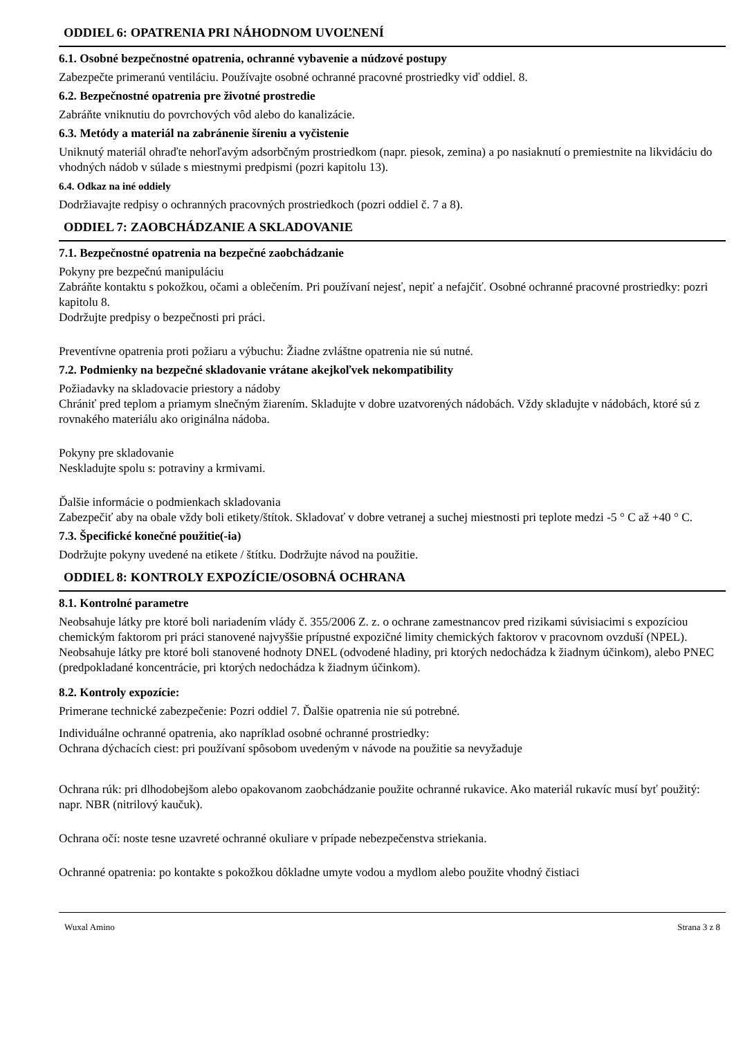ODDIEL 6: OPATRENIA PRI NÁHODNOM UVOĽNENÍ
6.1. Osobné bezpečnostné opatrenia, ochranné vybavenie a núdzové postupy
Zabezpečte primeranú ventiláciu. Používajte osobné ochranné pracovné prostriedky viď oddiel. 8.
6.2. Bezpečnostné opatrenia pre životné prostredie
Zabráňte vniknutiu do povrchových vôd alebo do kanalizácie.
6.3. Metódy a materiál na zabránenie šíreniu a vyčistenie
Uniknutý materiál ohraďte nehorľavým adsorbčným prostriedkom (napr. piesok, zemina) a po nasiaknutí o premiestnite na likvidáciu do vhodných nádob v súlade s miestnymi predpismi (pozri kapitolu 13).
6.4. Odkaz na iné oddiely
Dodržiavajte redpisy o ochranných pracovných prostriedkoch (pozri oddiel č. 7 a 8).
ODDIEL 7: ZAOBCHÁDZANIE A SKLADOVANIE
7.1. Bezpečnostné opatrenia na bezpečné zaobchádzanie
Pokyny pre bezpečnú manipuláciu
Zabráňte kontaktu s pokožkou, očami a oblečením. Pri používaní nejesť, nepiť a nefajčiť. Osobné ochranné pracovné prostriedky: pozri kapitolu 8.
Dodržujte predpisy o bezpečnosti pri práci.
Preventívne opatrenia proti požiaru a výbuchu: Žiadne zvláštne opatrenia nie sú nutné.
7.2. Podmienky na bezpečné skladovanie vrátane akejkoľvek nekompatibility
Požiadavky na skladovacie priestory a nádoby
Chrániť pred teplom a priamym slnečným žiarením. Skladujte v dobre uzatvorených nádobách. Vždy skladujte v nádobách, ktoré sú z rovnakého materiálu ako originálna nádoba.
Pokyny pre skladovanie
Neskladujte spolu s: potraviny a krmivami.
Ďalšie informácie o podmienkach skladovania
Zabezpečiť aby na obale vždy boli etikety/štítok. Skladovať v dobre vetranej a suchej miestnosti pri teplote medzi -5 ° C až +40 ° C.
7.3. Špecifické konečné použitie(-ia)
Dodržujte pokyny uvedené na etikete / štítku. Dodržujte návod na použitie.
ODDIEL 8: KONTROLY EXPOZÍCIE/OSOBNÁ OCHRANA
8.1. Kontrolné parametre
Neobsahuje látky pre ktoré boli nariadením vlády č. 355/2006 Z. z. o ochrane zamestnancov pred rizikami súvisiacimi s expozíciou chemickým faktorom pri práci stanovené najvyššie prípustné expozičné limity chemických faktorov v pracovnom ovzduší (NPEL).
Neobsahuje látky pre ktoré boli stanovené hodnoty DNEL (odvodené hladiny, pri ktorých nedochádza k žiadnym účinkom), alebo PNEC (predpokladané koncentrácie, pri ktorých nedochádza k žiadnym účinkom).
8.2. Kontroly expozície:
Primerane technické zabezpečenie: Pozri oddiel 7. Ďalšie opatrenia nie sú potrebné.
Individuálne ochranné opatrenia, ako napríklad osobné ochranné prostriedky:
Ochrana dýchacích ciest: pri používaní spôsobom uvedeným v návode na použitie sa nevyžaduje
Ochrana rúk: pri dlhodobejšom alebo opakovanom zaobchádzanie použite ochranné rukavice. Ako materiál rukavíc musí byť použitý: napr. NBR (nitrilový kaučuk).
Ochrana očí: noste tesne uzavreté ochranné okuliare v prípade nebezpečenstva striekania.
Ochranné opatrenia: po kontakte s pokožkou dôkladne umyte vodou a mydlom alebo použite vhodný čistiaci
Wuxal Amino Strana 3 z 8